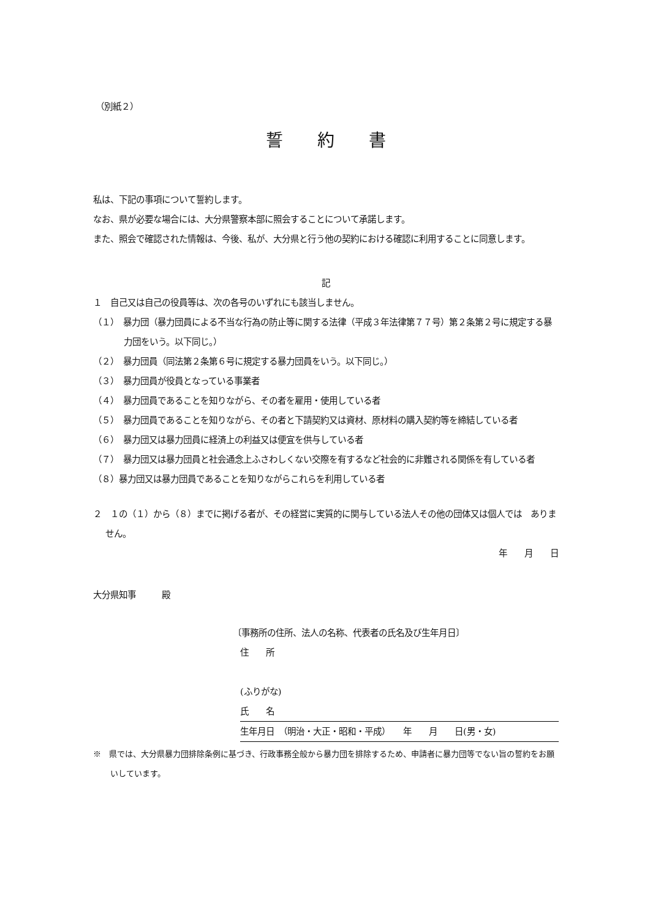（別紙２）
誓　　約　　書
私は、下記の事項について誓約します。
なお、県が必要な場合には、大分県警察本部に照会することについて承諾します。
また、照会で確認された情報は、今後、私が、大分県と行う他の契約における確認に利用することに同意します。
記
１　自己又は自己の役員等は、次の各号のいずれにも該当しません。
（１）　暴力団（暴力団員による不当な行為の防止等に関する法律（平成３年法律第７７号）第２条第２号に規定する暴力団をいう。以下同じ。）
（２）　暴力団員（同法第２条第６号に規定する暴力団員をいう。以下同じ。）
（３）　暴力団員が役員となっている事業者
（４）　暴力団員であることを知りながら、その者を雇用・使用している者
（５）　暴力団員であることを知りながら、その者と下請契約又は資材、原材料の購入契約等を締結している者
（６）　暴力団又は暴力団員に経済上の利益又は便宜を供与している者
（７）　暴力団又は暴力団員と社会通念上ふさわしくない交際を有するなど社会的に非難される関係を有している者
（８）暴力団又は暴力団員であることを知りながらこれらを利用している者
２　１の（１）から（８）までに掲げる者が、その経営に実質的に関与している法人その他の団体又は個人では　ありません。
年　　月　　日
大分県知事　　　殿
〔事務所の住所、法人の名称、代表者の氏名及び生年月日〕
住　　所
(ふりがな)
氏　　名
生年月日　（明治・大正・昭和・平成）　　年　　月　　日(男・女)
※　県では、大分県暴力団排除条例に基づき、行政事務全般から暴力団を排除するため、申請者に暴力団等でない旨の誓約をお願いしています。